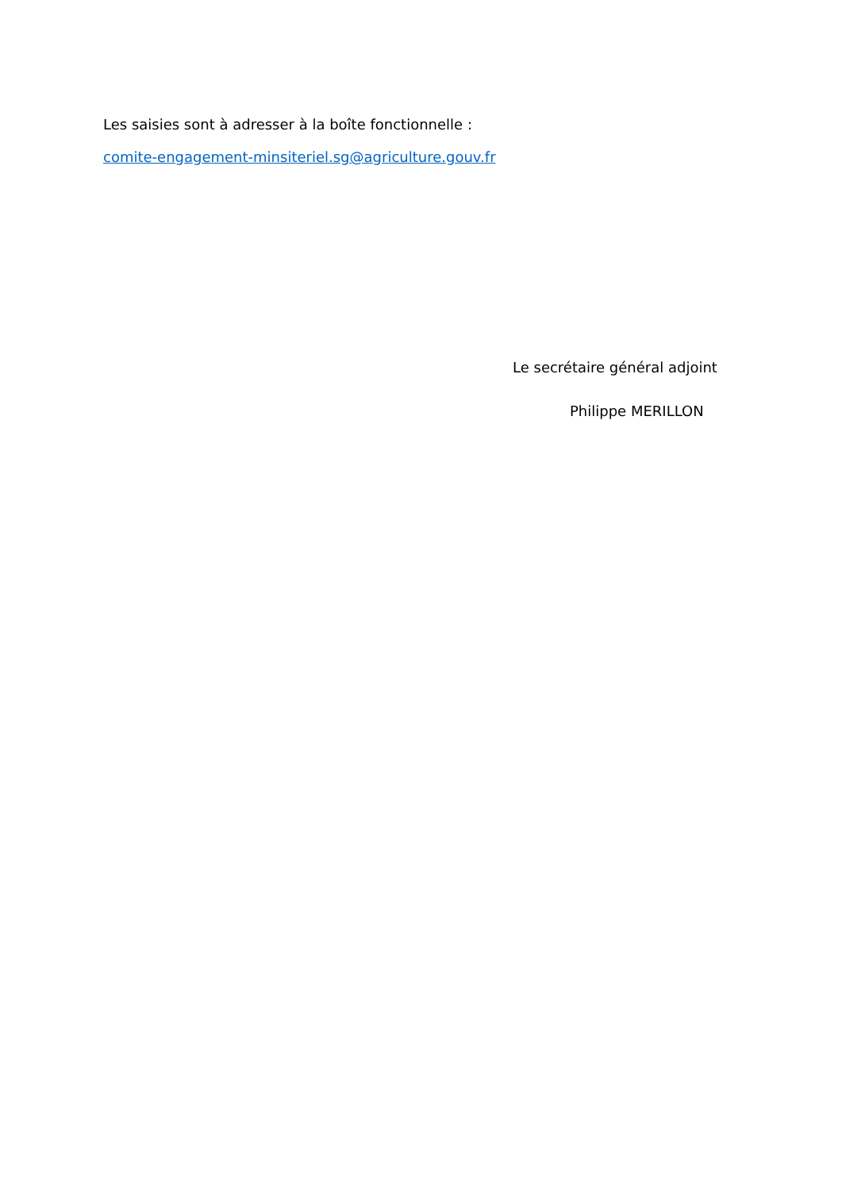Les saisies sont à adresser à la boîte fonctionnelle :
comite-engagement-minsiteriel.sg@agriculture.gouv.fr
Le secrétaire général adjoint
Philippe MERILLON